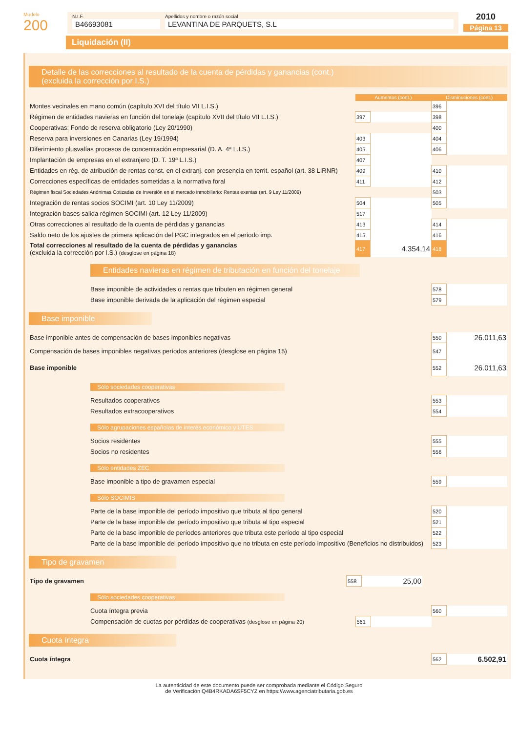Modelo
200
N.I.F.
B46693081
Apellidos y nombre o razón social
LEVANTINA DE PARQUETS, S.L
2010
Página 13
Liquidación (II)
Detalle de las correcciones al resultado de la cuenta de pérdidas y ganancias (cont.)
(excluida la corrección por I.S.)
| | Aumentos (cont.) | | Disminuciones (cont.) | |
| --- | --- | --- | --- | --- |
| Montes vecinales en mano común (capítulo XVI del título VII L.I.S.) | | | 396 | |
| Régimen de entidades navieras en función del tonelaje (capítulo XVII del título VII L.I.S.) | 397 | | 398 | |
| Cooperativas: Fondo de reserva obligatorio (Ley 20/1990) | | | 400 | |
| Reserva para inversiones en Canarias (Ley 19/1994) | 403 | | 404 | |
| Diferimiento plusvalías procesos de concentración empresarial (D. A. 4ª L.I.S.) | 405 | | 406 | |
| Implantación de empresas en el extranjero (D. T. 19ª L.I.S.) | 407 | | | |
| Entidades en rég. de atribución de rentas const. en el extranj. con presencia en territ. español (art. 38 LIRNR) | 409 | | 410 | |
| Correcciones específicas de entidades sometidas a la normativa foral | 411 | | 412 | |
| Régimen fiscal Sociedades Anónimas Cotizadas de Inversión en el mercado inmobiliario: Rentas exentas (art. 9 Ley 11/2009) | | | 503 | |
| Integración de rentas socios SOCIMI (art. 10 Ley 11/2009) | 504 | | 505 | |
| Integración bases salida régimen SOCIMI (art. 12 Ley 11/2009) | 517 | | | |
| Otras correcciones al resultado de la cuenta de pérdidas y ganancias | 413 | | 414 | |
| Saldo neto de los ajustes de primera aplicación del PGC integrados en el período imp. | 415 | | 416 | |
| Total correcciones al resultado de la cuenta de pérdidas y ganancias (excluida la corrección por I.S.) (desglose en página 18) | 417 | 4.354,14 | 418 | |
Entidades navieras en régimen de tributación en función del tonelaje
| Base imponible de actividades o rentas que tributen en régimen general | 578 | |
| Base imponible derivada de la aplicación del régimen especial | 579 | |
Base imponible
| Base imponible antes de compensación de bases imponibles negativas | 550 | 26.011,63 |
| Compensación de bases imponibles negativas períodos anteriores (desglose en página 15) | 547 | |
| Base imponible | 552 | 26.011,63 |
Sólo sociedades cooperativas
| Resultados cooperativos | 553 | |
| Resultados extracooperativos | 554 | |
Sólo agrupaciones españolas de interés económico y UTES
| Socios residentes | 555 | |
| Socios no residentes | 556 | |
Sólo entidades ZEC
| Base imponible a tipo de gravamen especial | 559 | |
Sólo SOCIMIS
| Parte de la base imponible del período impositivo que tributa al tipo general | 520 | |
| Parte de la base imponible del período impositivo que tributa al tipo especial | 521 | |
| Parte de la base imponible de períodos anteriores que tributa este período al tipo especial | 522 | |
| Parte de la base imponible del período impositivo que no tributa en este período impositivo (Beneficios no distribuidos) | 523 | |
Tipo de gravamen
| Tipo de gravamen | 558 | 25,00 | |
Sólo sociedades cooperativas
| Cuota íntegra previa | | | 560 | |
| Compensación de cuotas por pérdidas de cooperativas (desglose en página 20) | 561 | | | |
Cuota íntegra
| Cuota íntegra | 562 | 6.502,91 |
La autenticidad de este documento puede ser comprobada mediante el Código Seguro
de Verificación Q4B4RKADA6SF5CYZ en https://www.agenciatributaria.gob.es